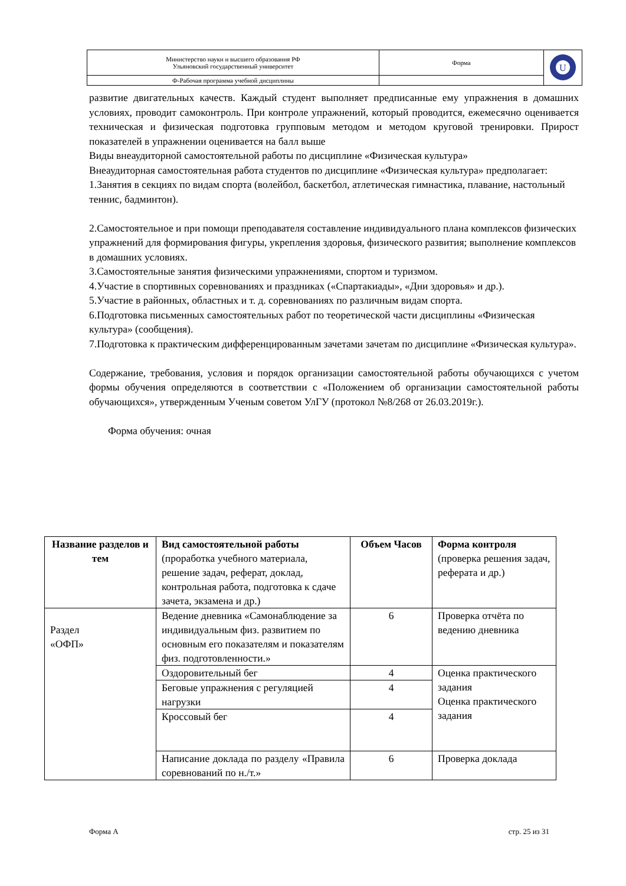| Министерство науки и высшего образования РФ Ульяновский государственный университет | Форма | U |
| Ф-Рабочая программа учебной дисциплины | | |
развитие двигательных качеств. Каждый студент выполняет предписанные ему упражнения в домашних условиях, проводит самоконтроль. При контроле упражнений, который проводится, ежемесячно оценивается техническая и физическая подготовка групповым методом и методом круговой тренировки. Прирост показателей в упражнении оценивается на балл выше
Виды внеаудиторной самостоятельной работы по дисциплине «Физическая культура»
Внеаудиторная самостоятельная работа студентов по дисциплине «Физическая культура» предполагает:
1.Занятия в секциях по видам спорта (волейбол, баскетбол, атлетическая гимнастика, плавание, настольный теннис, бадминтон).
2.Самостоятельное и при помощи преподавателя составление индивидуального плана комплексов физических упражнений для формирования фигуры, укрепления здоровья, физического развития; выполнение комплексов в домашних условиях.
3.Самостоятельные занятия физическими упражнениями, спортом и туризмом.
4.Участие в спортивных соревнованиях и праздниках («Спартакиады», «Дни здоровья» и др.).
5.Участие в районных, областных и т. д. соревнованиях по различным видам спорта.
6.Подготовка письменных самостоятельных работ по теоретической части дисциплины «Физическая культура» (сообщения).
7.Подготовка к практическим дифференцированным зачетами зачетам по дисциплине «Физическая культура».
Содержание, требования, условия и порядок организации самостоятельной работы обучающихся с учетом формы обучения определяются в соответствии с «Положением об организации самостоятельной работы обучающихся», утвержденным Ученым советом УлГУ (протокол №8/268 от 26.03.2019г.).
Форма обучения: очная
| Название разделов и тем | Вид самостоятельной работы (проработка учебного материала, решение задач, реферат, доклад, контрольная работа, подготовка к сдаче зачета, экзамена и др.) | Объем Часов | Форма контроля (проверка решения задач, реферата и др.) |
| Раздел «ОФП» | Ведение дневника «Самонаблюдение за индивидуальным физ. развитием по основным его показателям и показателям физ. подготовленности.» | 6 | Проверка отчёта по ведению дневника |
| | Оздоровительный бег | 4 | Оценка практического задания Оценка практического задания |
| | Беговые упражнения с регуляцией нагрузки | 4 | |
| | Кроссовый бег | 4 | |
| | Написание доклада по разделу «Правила соревнований по н./т.» | 6 | Проверка доклада |
Форма А стр. 25 из 31